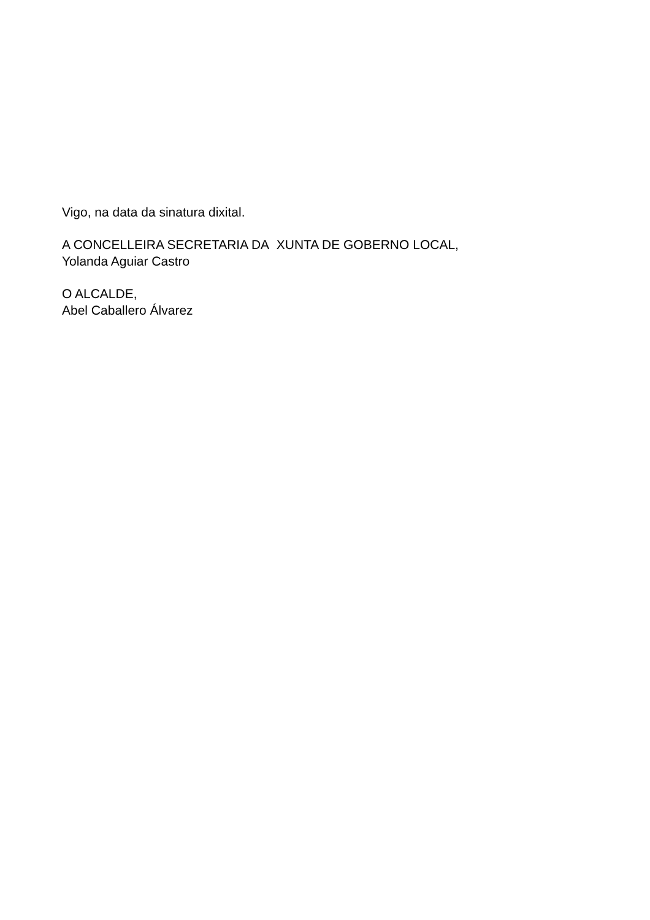Vigo, na data da sinatura dixital.
A CONCELLEIRA SECRETARIA DA XUNTA DE GOBERNO LOCAL,
Yolanda Aguiar Castro
O ALCALDE,
Abel Caballero Álvarez